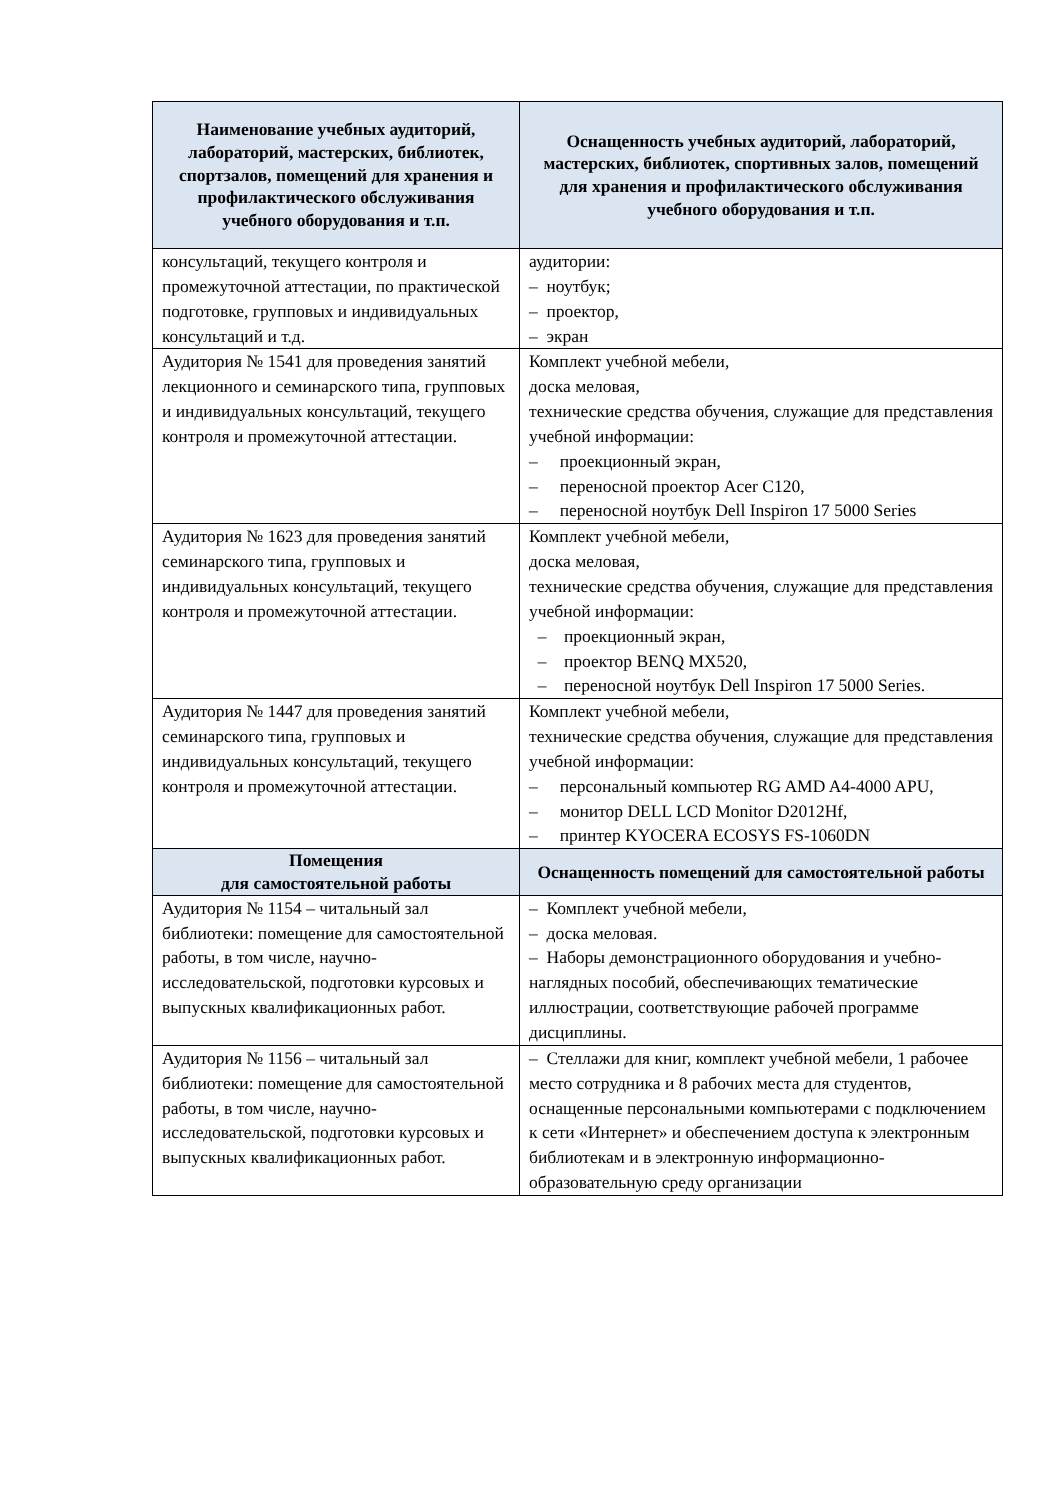| Наименование учебных аудиторий, лабораторий, мастерских, библиотек, спортзалов, помещений для хранения и профилактического обслуживания учебного оборудования и т.п. | Оснащенность учебных аудиторий, лабораторий, мастерских, библиотек, спортивных залов, помещений для хранения и профилактического обслуживания учебного оборудования и т.п. |
| --- | --- |
| консультаций, текущего контроля и промежуточной аттестации, по практической подготовке, групповых и индивидуальных консультаций и т.д. | аудитории: – ноутбук; – проектор, – экран |
| Аудитория № 1541 для проведения занятий лекционного и семинарского типа, групповых и индивидуальных консультаций, текущего контроля и промежуточной аттестации. | Комплект учебной мебели, доска меловая, технические средства обучения, служащие для представления учебной информации: – проекционный экран, – переносной проектор Acer C120, – переносной ноутбук Dell Inspiron 17 5000 Series |
| Аудитория № 1623 для проведения занятий семинарского типа, групповых и индивидуальных консультаций, текущего контроля и промежуточной аттестации. | Комплект учебной мебели, доска меловая, технические средства обучения, служащие для представления учебной информации: – проекционный экран, – проектор BENQ MX520, – переносной ноутбук Dell Inspiron 17 5000 Series. |
| Аудитория № 1447 для проведения занятий семинарского типа, групповых и индивидуальных консультаций, текущего контроля и промежуточной аттестации. | Комплект учебной мебели, технические средства обучения, служащие для представления учебной информации: – персональный компьютер RG AMD A4-4000 APU, – монитор DELL LCD Monitor D2012Hf, – принтер KYOCERA ECOSYS FS-1060DN |
| Помещения для самостоятельной работы | Оснащенность помещений для самостоятельной работы |
| Аудитория № 1154 – читальный зал библиотеки: помещение для самостоятельной работы, в том числе, научно-исследовательской, подготовки курсовых и выпускных квалификационных работ. | – Комплект учебной мебели, – доска меловая. – Наборы демонстрационного оборудования и учебно-наглядных пособий, обеспечивающих тематические иллюстрации, соответствующие рабочей программе дисциплины. |
| Аудитория № 1156 – читальный зал библиотеки: помещение для самостоятельной работы, в том числе, научно-исследовательской, подготовки курсовых и выпускных квалификационных работ. | – Стеллажи для книг, комплект учебной мебели, 1 рабочее место сотрудника и 8 рабочих места для студентов, оснащенные персональными компьютерами с подключением к сети «Интернет» и обеспечением доступа к электронным библиотекам и в электронную информационно-образовательную среду организации |